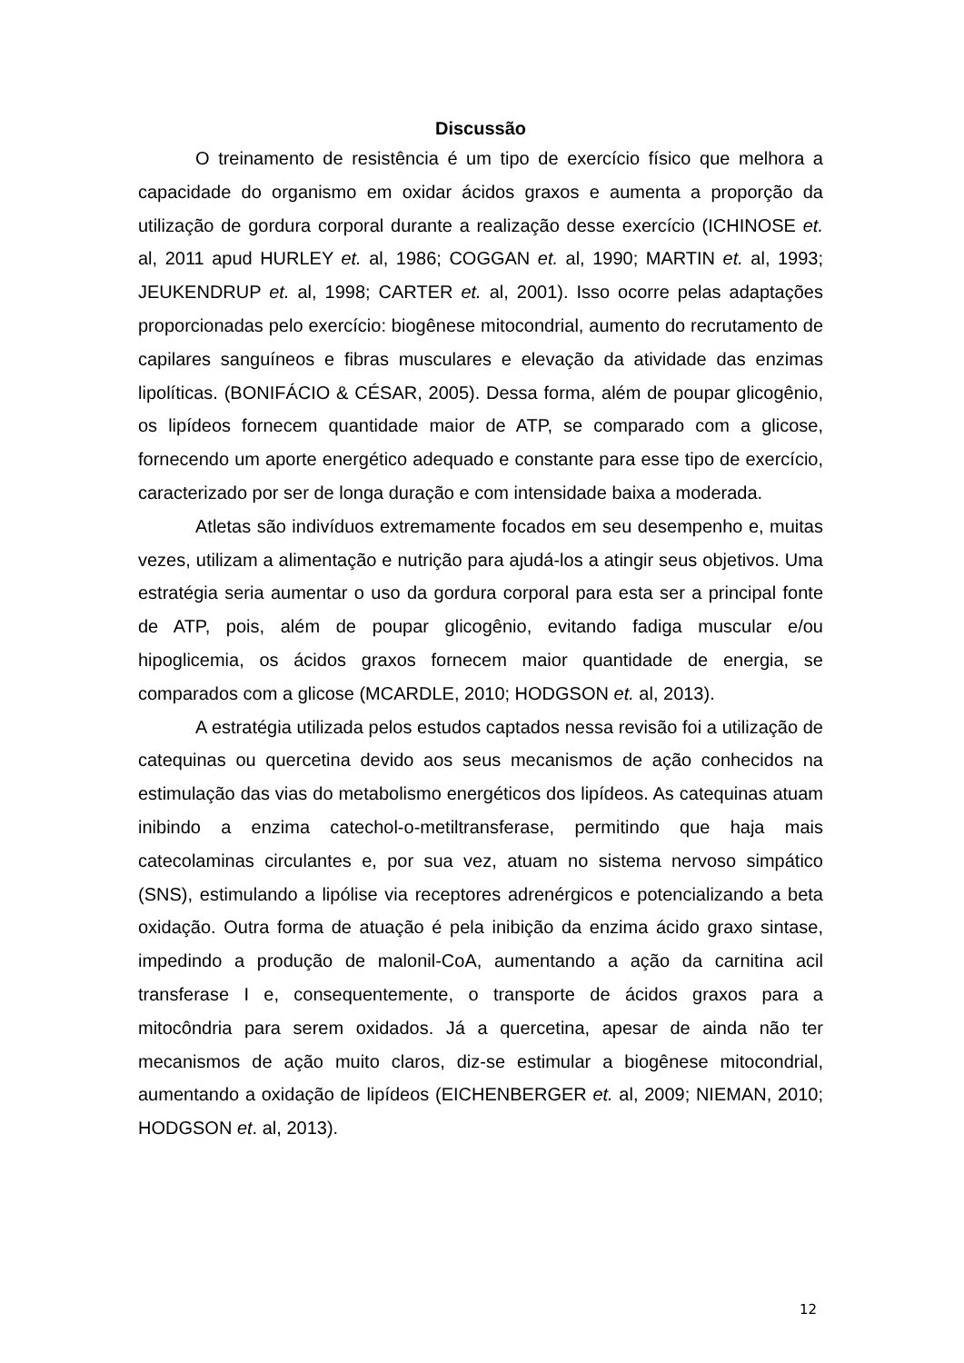Discussão
O treinamento de resistência é um tipo de exercício físico que melhora a capacidade do organismo em oxidar ácidos graxos e aumenta a proporção da utilização de gordura corporal durante a realização desse exercício (ICHINOSE et. al, 2011 apud HURLEY et. al, 1986; COGGAN et. al, 1990; MARTIN et. al, 1993; JEUKENDRUP et. al, 1998; CARTER et. al, 2001). Isso ocorre pelas adaptações proporcionadas pelo exercício: biogênese mitocondrial, aumento do recrutamento de capilares sanguíneos e fibras musculares e elevação da atividade das enzimas lipolíticas. (BONIFÁCIO & CÉSAR, 2005). Dessa forma, além de poupar glicogênio, os lipídeos fornecem quantidade maior de ATP, se comparado com a glicose, fornecendo um aporte energético adequado e constante para esse tipo de exercício, caracterizado por ser de longa duração e com intensidade baixa a moderada.
Atletas são indivíduos extremamente focados em seu desempenho e, muitas vezes, utilizam a alimentação e nutrição para ajudá-los a atingir seus objetivos. Uma estratégia seria aumentar o uso da gordura corporal para esta ser a principal fonte de ATP, pois, além de poupar glicogênio, evitando fadiga muscular e/ou hipoglicemia, os ácidos graxos fornecem maior quantidade de energia, se comparados com a glicose (MCARDLE, 2010; HODGSON et. al, 2013).
A estratégia utilizada pelos estudos captados nessa revisão foi a utilização de catequinas ou quercetina devido aos seus mecanismos de ação conhecidos na estimulação das vias do metabolismo energéticos dos lipídeos. As catequinas atuam inibindo a enzima catechol-o-metiltransferase, permitindo que haja mais catecolaminas circulantes e, por sua vez, atuam no sistema nervoso simpático (SNS), estimulando a lipólise via receptores adrenérgicos e potencializando a beta oxidação. Outra forma de atuação é pela inibição da enzima ácido graxo sintase, impedindo a produção de malonil-CoA, aumentando a ação da carnitina acil transferase I e, consequentemente, o transporte de ácidos graxos para a mitocôndria para serem oxidados. Já a quercetina, apesar de ainda não ter mecanismos de ação muito claros, diz-se estimular a biogênese mitocondrial, aumentando a oxidação de lipídeos (EICHENBERGER et. al, 2009; NIEMAN, 2010; HODGSON et. al, 2013).
12